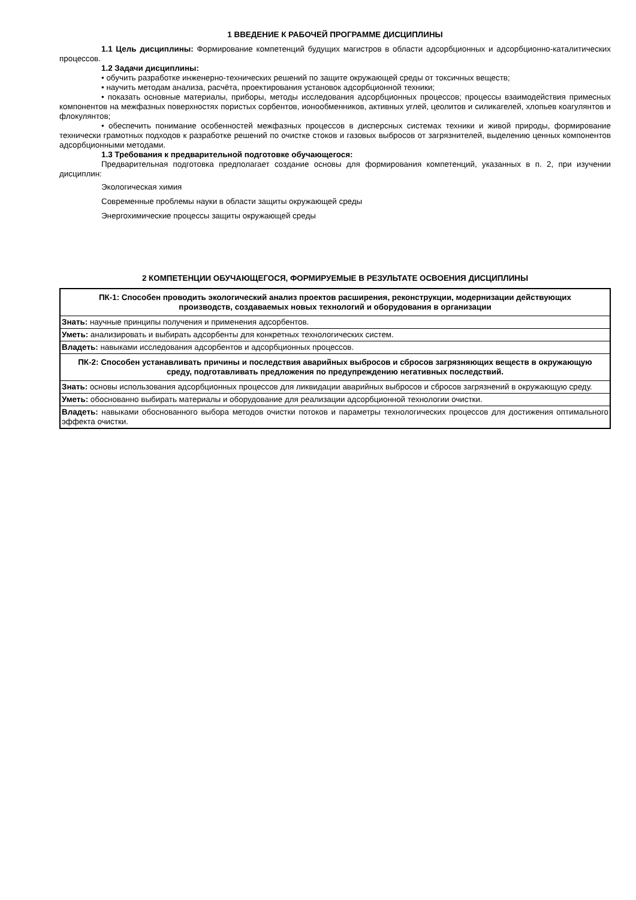1 ВВЕДЕНИЕ К РАБОЧЕЙ ПРОГРАММЕ ДИСЦИПЛИНЫ
1.1 Цель дисциплины: Формирование компетенций будущих магистров в области адсорбционных и адсорбционно-каталитических процессов.
1.2 Задачи дисциплины:
• обучить разработке инженерно-технических решений по защите окружающей среды от токсичных веществ;
• научить методам анализа, расчёта, проектирования установок адсорбционной техники;
• показать основные материалы, приборы, методы исследования адсорбционных процессов; процессы взаимодействия примесных компонентов на межфазных поверхностях пористых сорбентов, ионообменников, активных углей, цеолитов и силикагелей, хлопьев коагулянтов и флокулянтов;
• обеспечить понимание особенностей межфазных процессов в дисперсных системах техники и живой природы, формирование технически грамотных подходов к разработке решений по очистке стоков и газовых выбросов от загрязнителей, выделению ценных компонентов адсорбционными методами.
1.3 Требования к предварительной подготовке обучающегося:
Предварительная подготовка предполагает создание основы для формирования компетенций, указанных в п. 2, при изучении дисциплин:
Экологическая химия
Современные проблемы науки в области защиты окружающей среды
Энергохимические процессы защиты окружающей среды
2 КОМПЕТЕНЦИИ ОБУЧАЮЩЕГОСЯ, ФОРМИРУЕМЫЕ В РЕЗУЛЬТАТЕ ОСВОЕНИЯ ДИСЦИПЛИНЫ
| ПК-1: Способен проводить экологический анализ проектов расширения, реконструкции, модернизации действующих производств, создаваемых новых технологий и оборудования в организации |
| Знать: научные принципы получения и применения адсорбентов. |
| Уметь: анализировать и выбирать адсорбенты для конкретных технологических систем. |
| Владеть: навыками исследования адсорбентов и адсорбционных процессов. |
| ПК-2: Способен устанавливать причины и последствия аварийных выбросов и сбросов загрязняющих веществ в окружающую среду, подготавливать предложения по предупреждению негативных последствий. |
| Знать: основы использования адсорбционных процессов для ликвидации аварийных выбросов и сбросов загрязнений в окружающую среду. |
| Уметь: обоснованно выбирать материалы и оборудование для реализации адсорбционной технологии очистки. |
| Владеть: навыками обоснованного выбора методов очистки потоков и параметры технологических процессов для достижения оптимального эффекта очистки. |